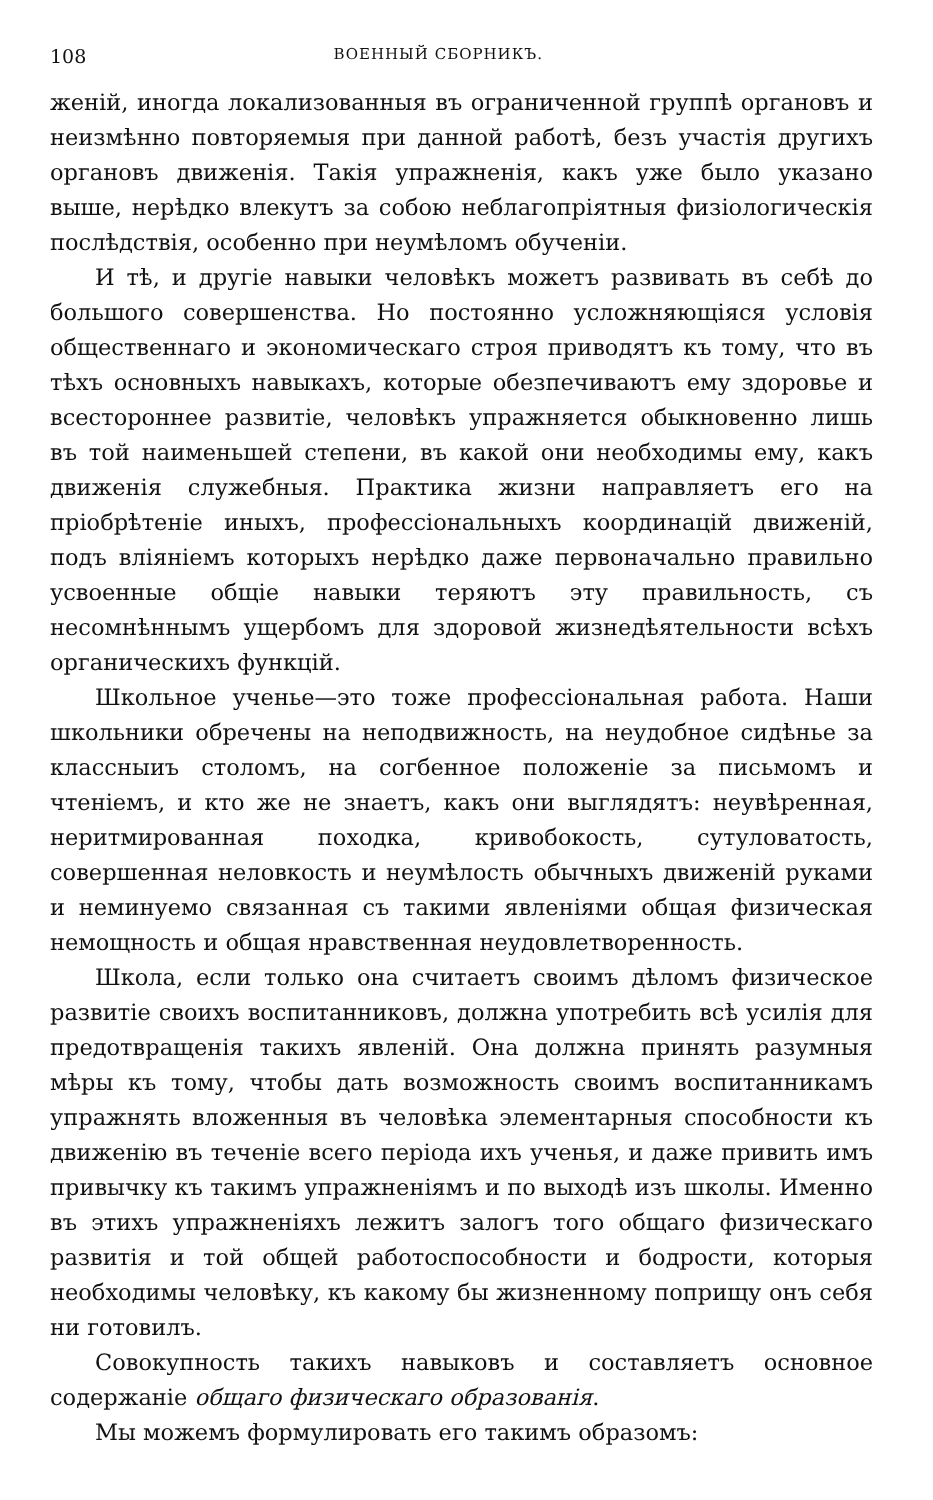108 ВОЕННЫЙ СБОРНИКЪ.
женій, иногда локализованныя въ ограниченной группѣ органовъ и неизмѣнно повторяемыя при данной работѣ, безъ участія другихъ органовъ движенія. Такія упражненія, какъ уже было указано выше, нерѣдко влекутъ за собою неблагопріятныя физіологическія послѣдствія, особенно при неумѣломъ обученіи.
И тѣ, и другіе навыки человѣкъ можетъ развивать въ себѣ до большого совершенства. Но постоянно усложняющіяся условія общественнаго и экономическаго строя приводятъ къ тому, что въ тѣхъ основныхъ навыкахъ, которые обезпечиваютъ ему здоровье и всестороннее развитіе, человѣкъ упражняется обыкновенно лишь въ той наименьшей степени, въ какой они необходимы ему, какъ движенія служебныя. Практика жизни направляетъ его на пріобрѣтеніе иныхъ, профессіональныхъ координацій движеній, подъ вліяніемъ которыхъ нерѣдко даже первоначально правильно усвоенные общіе навыки теряютъ эту правильность, съ несомнѣннымъ ущербомъ для здоровой жизнедѣятельности всѣхъ органическихъ функцій.
Школьное ученье—это тоже профессіональная работа. Наши школьники обречены на неподвижность, на неудобное сидѣнье за классныиъ столомъ, на согбенное положеніе за письмомъ и чтеніемъ, и кто же не знаетъ, какъ они выглядятъ: неувѣренная, неритмированная походка, кривобокость, сутуловатость, совершенная неловкость и неумѣлость обычныхъ движеній руками и неминуемо связанная съ такими явленіями общая физическая немощность и общая нравственная неудовлетворенность.
Школа, если только она считаетъ своимъ дѣломъ физическое развитіе своихъ воспитанниковъ, должна употребить всѣ усилія для предотвращенія такихъ явленій. Она должна принять разумныя мѣры къ тому, чтобы дать возможность своимъ воспитанникамъ упражнять вложенныя въ человѣка элементарныя способности къ движенію въ теченіе всего періода ихъ ученья, и даже привить имъ привычку къ такимъ упражненіямъ и по выходѣ изъ школы. Именно въ этихъ упражненіяхъ лежитъ залогъ того общаго физическаго развитія и той общей работоспособности и бодрости, которыя необходимы человѣку, къ какому бы жизненному поприщу онъ себя ни готовилъ.
Совокупность такихъ навыковъ и составляетъ основное содержаніе общаго физическаго образованія.
Мы можемъ формулировать его такимъ образомъ: